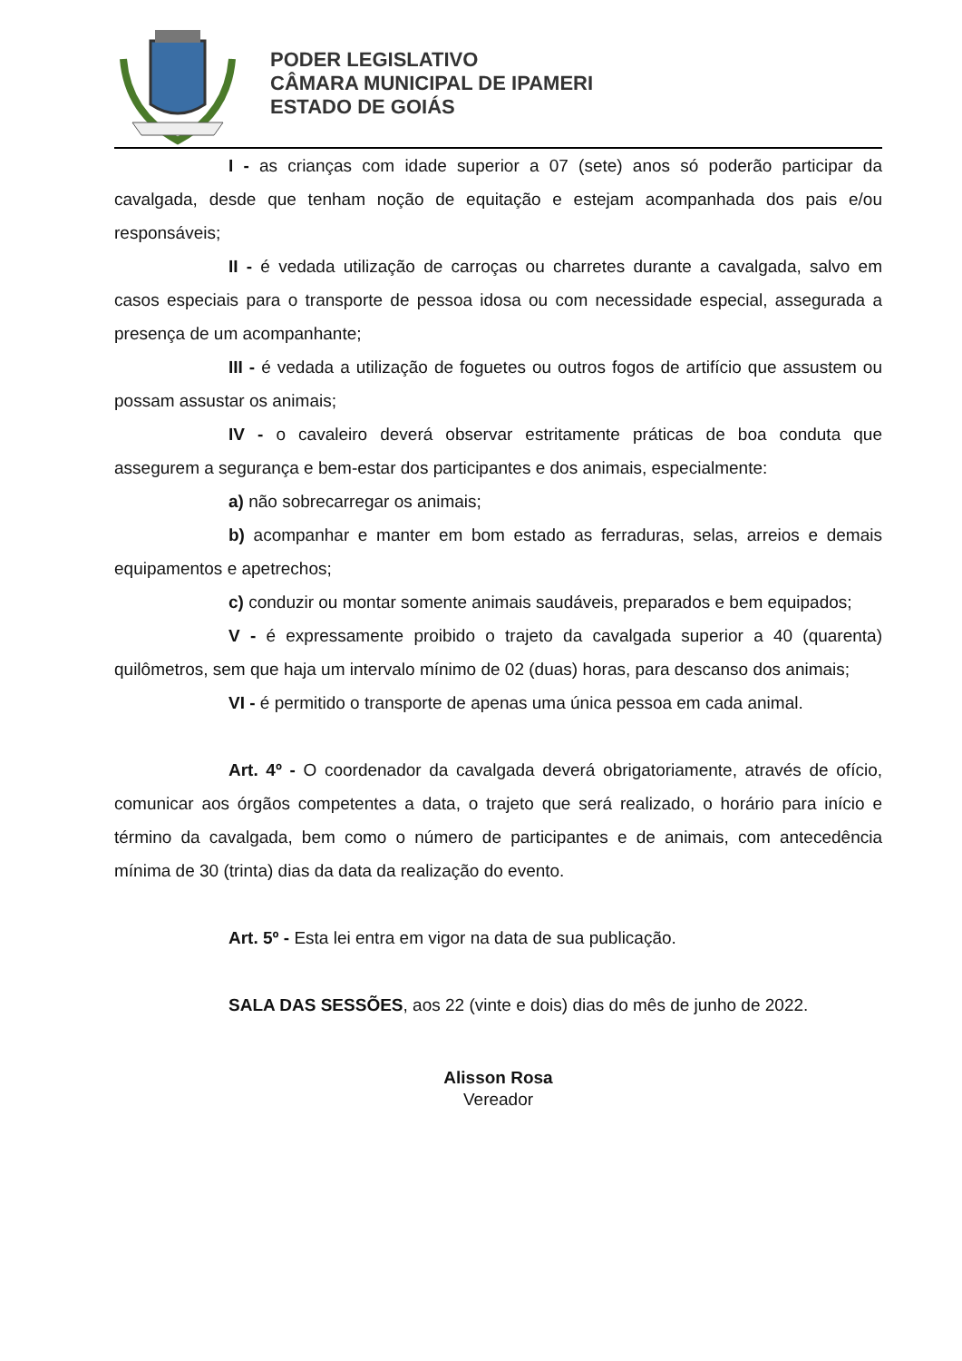PODER LEGISLATIVO
CÂMARA MUNICIPAL DE IPAMERI
ESTADO DE GOIÁS
I - as crianças com idade superior a 07 (sete) anos só poderão participar da cavalgada, desde que tenham noção de equitação e estejam acompanhada dos pais e/ou responsáveis;
II - é vedada utilização de carroças ou charretes durante a cavalgada, salvo em casos especiais para o transporte de pessoa idosa ou com necessidade especial, assegurada a presença de um acompanhante;
III - é vedada a utilização de foguetes ou outros fogos de artifício que assustem ou possam assustar os animais;
IV - o cavaleiro deverá observar estritamente práticas de boa conduta que assegurem a segurança e bem-estar dos participantes e dos animais, especialmente:
a) não sobrecarregar os animais;
b) acompanhar e manter em bom estado as ferraduras, selas, arreios e demais equipamentos e apetrechos;
c) conduzir ou montar somente animais saudáveis, preparados e bem equipados;
V - é expressamente proibido o trajeto da cavalgada superior a 40 (quarenta) quilômetros, sem que haja um intervalo mínimo de 02 (duas) horas, para descanso dos animais;
VI - é permitido o transporte de apenas uma única pessoa em cada animal.
Art. 4º - O coordenador da cavalgada deverá obrigatoriamente, através de ofício, comunicar aos órgãos competentes a data, o trajeto que será realizado, o horário para início e término da cavalgada, bem como o número de participantes e de animais, com antecedência mínima de 30 (trinta) dias da data da realização do evento.
Art. 5º - Esta lei entra em vigor na data de sua publicação.
SALA DAS SESSÕES, aos 22 (vinte e dois) dias do mês de junho de 2022.
Alisson Rosa
Vereador